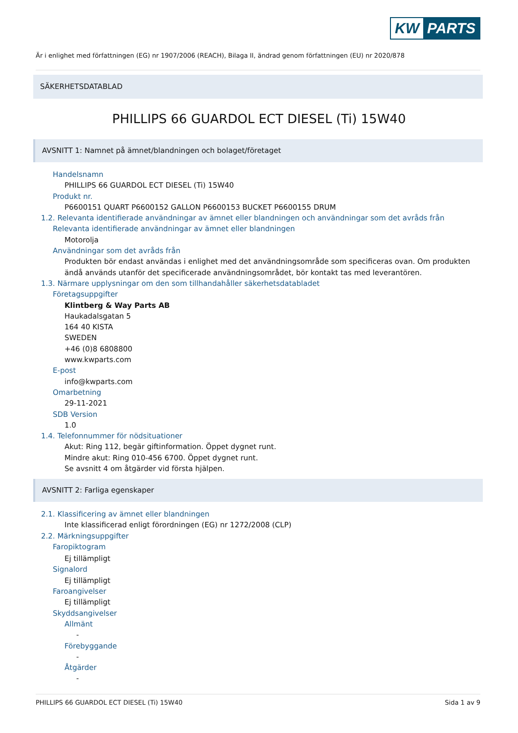KW PARTS
Är i enlighet med författningen (EG) nr 1907/2006 (REACH), Bilaga II, ändrad genom författningen (EU) nr 2020/878
SÄKERHETSDATABLAD
PHILLIPS 66 GUARDOL ECT DIESEL (Ti) 15W40
AVSNITT 1: Namnet på ämnet/blandningen och bolaget/företaget
Handelsnamn
PHILLIPS 66 GUARDOL ECT DIESEL (Ti) 15W40
Produkt nr.
P6600151 QUART P6600152 GALLON P6600153 BUCKET P6600155 DRUM
1.2. Relevanta identifierade användningar av ämnet eller blandningen och användningar som det avråds från
Relevanta identifierade användningar av ämnet eller blandningen
Motorolja
Användningar som det avråds från
Produkten bör endast användas i enlighet med det användningsområde som specificeras ovan. Om produkten
ändå används utanför det specificerade användningsområdet, bör kontakt tas med leverantören.
1.3. Närmare upplysningar om den som tillhandahåller säkerhetsdatabladet
Företagsuppgifter
Klintberg & Way Parts AB
Haukadalsgatan 5
164 40 KISTA
SWEDEN
+46 (0)8 6808800
www.kwparts.com
E-post
info@kwparts.com
Omarbetning
29-11-2021
SDB Version
1.0
1.4. Telefonnummer för nödsituationer
Akut: Ring 112, begär giftinformation. Öppet dygnet runt.
Mindre akut: Ring 010-456 6700. Öppet dygnet runt.
Se avsnitt 4 om åtgärder vid första hjälpen.
AVSNITT 2: Farliga egenskaper
2.1. Klassificering av ämnet eller blandningen
Inte klassificerad enligt förordningen (EG) nr 1272/2008 (CLP)
2.2. Märkningsuppgifter
Faropiktogram
Ej tillämpligt
Signalord
Ej tillämpligt
Faroangivelser
Ej tillämpligt
Skyddsangivelser
Allmänt
-
Förebyggande
-
Åtgärder
-
PHILLIPS 66 GUARDOL ECT DIESEL (Ti) 15W40 Sida 1 av 9